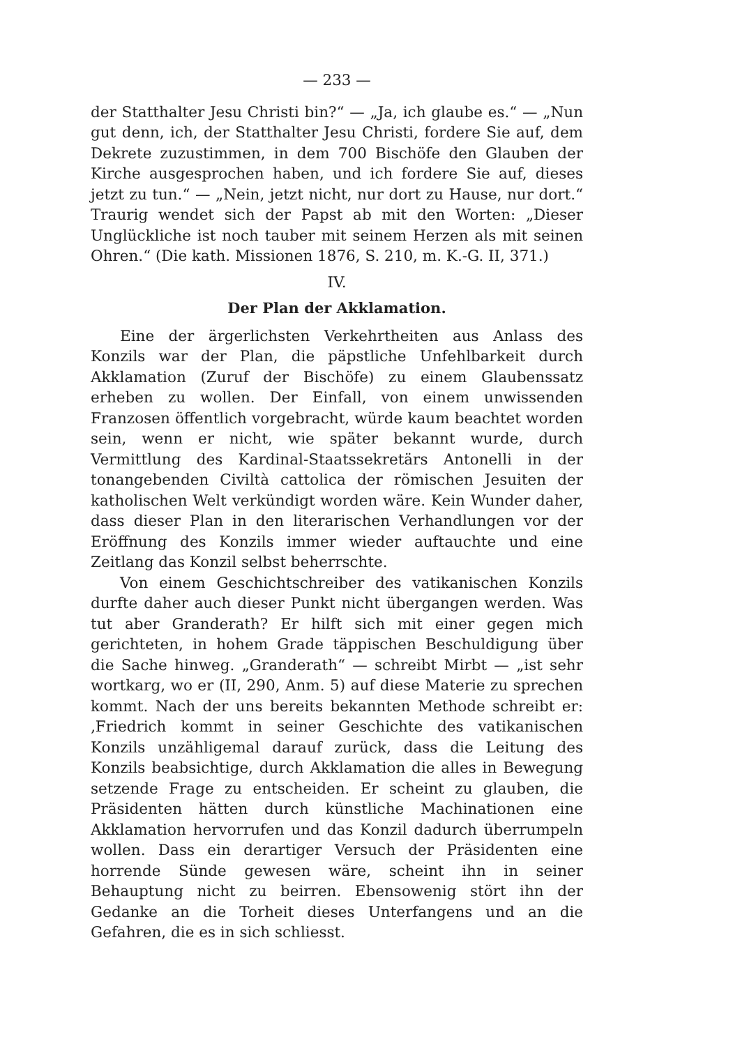— 233 —
der Statthalter Jesu Christi bin?“ — „Ja, ich glaube es.“ — „Nun gut denn, ich, der Statthalter Jesu Christi, fordere Sie auf, dem Dekrete zuzustimmen, in dem 700 Bischöfe den Glauben der Kirche ausgesprochen haben, und ich fordere Sie auf, dieses jetzt zu tun.“ — „Nein, jetzt nicht, nur dort zu Hause, nur dort.“ Traurig wendet sich der Papst ab mit den Worten: „Dieser Unglückliche ist noch tauber mit seinem Herzen als mit seinen Ohren.“ (Die kath. Missionen 1876, S. 210, m. K.-G. II, 371.)
IV.
Der Plan der Akklamation.
Eine der ärgerlichsten Verkehrtheiten aus Anlass des Konzils war der Plan, die päpstliche Unfehlbarkeit durch Akklamation (Zuruf der Bischöfe) zu einem Glaubenssatz erheben zu wollen. Der Einfall, von einem unwissenden Franzosen öffentlich vorgebracht, würde kaum beachtet worden sein, wenn er nicht, wie später bekannt wurde, durch Vermittlung des Kardinal-Staatssekretärs Antonelli in der tonangebenden Civiltà cattolica der römischen Jesuiten der katholischen Welt verkündigt worden wäre. Kein Wunder daher, dass dieser Plan in den literarischen Verhandlungen vor der Eröffnung des Konzils immer wieder auftauchte und eine Zeitlang das Konzil selbst beherrschte.
Von einem Geschichtschreiber des vatikanischen Konzils durfte daher auch dieser Punkt nicht übergangen werden. Was tut aber Granderath? Er hilft sich mit einer gegen mich gerichteten, in hohem Grade täppischen Beschuldigung über die Sache hinweg. „Granderath“ — schreibt Mirbt — „ist sehr wortkarg, wo er (II, 290, Anm. 5) auf diese Materie zu sprechen kommt. Nach der uns bereits bekannten Methode schreibt er: ‚Friedrich kommt in seiner Geschichte des vatikanischen Konzils unzähligemal darauf zurück, dass die Leitung des Konzils beabsichtige, durch Akklamation die alles in Bewegung setzende Frage zu entscheiden. Er scheint zu glauben, die Präsidenten hätten durch künstliche Machinationen eine Akklamation hervorrufen und das Konzil dadurch überrumpeln wollen. Dass ein derartiger Versuch der Präsidenten eine horrende Sünde gewesen wäre, scheint ihn in seiner Behauptung nicht zu beirren. Ebensowenig stört ihn der Gedanke an die Torheit dieses Unterfangens und an die Gefahren, die es in sich schliesst.